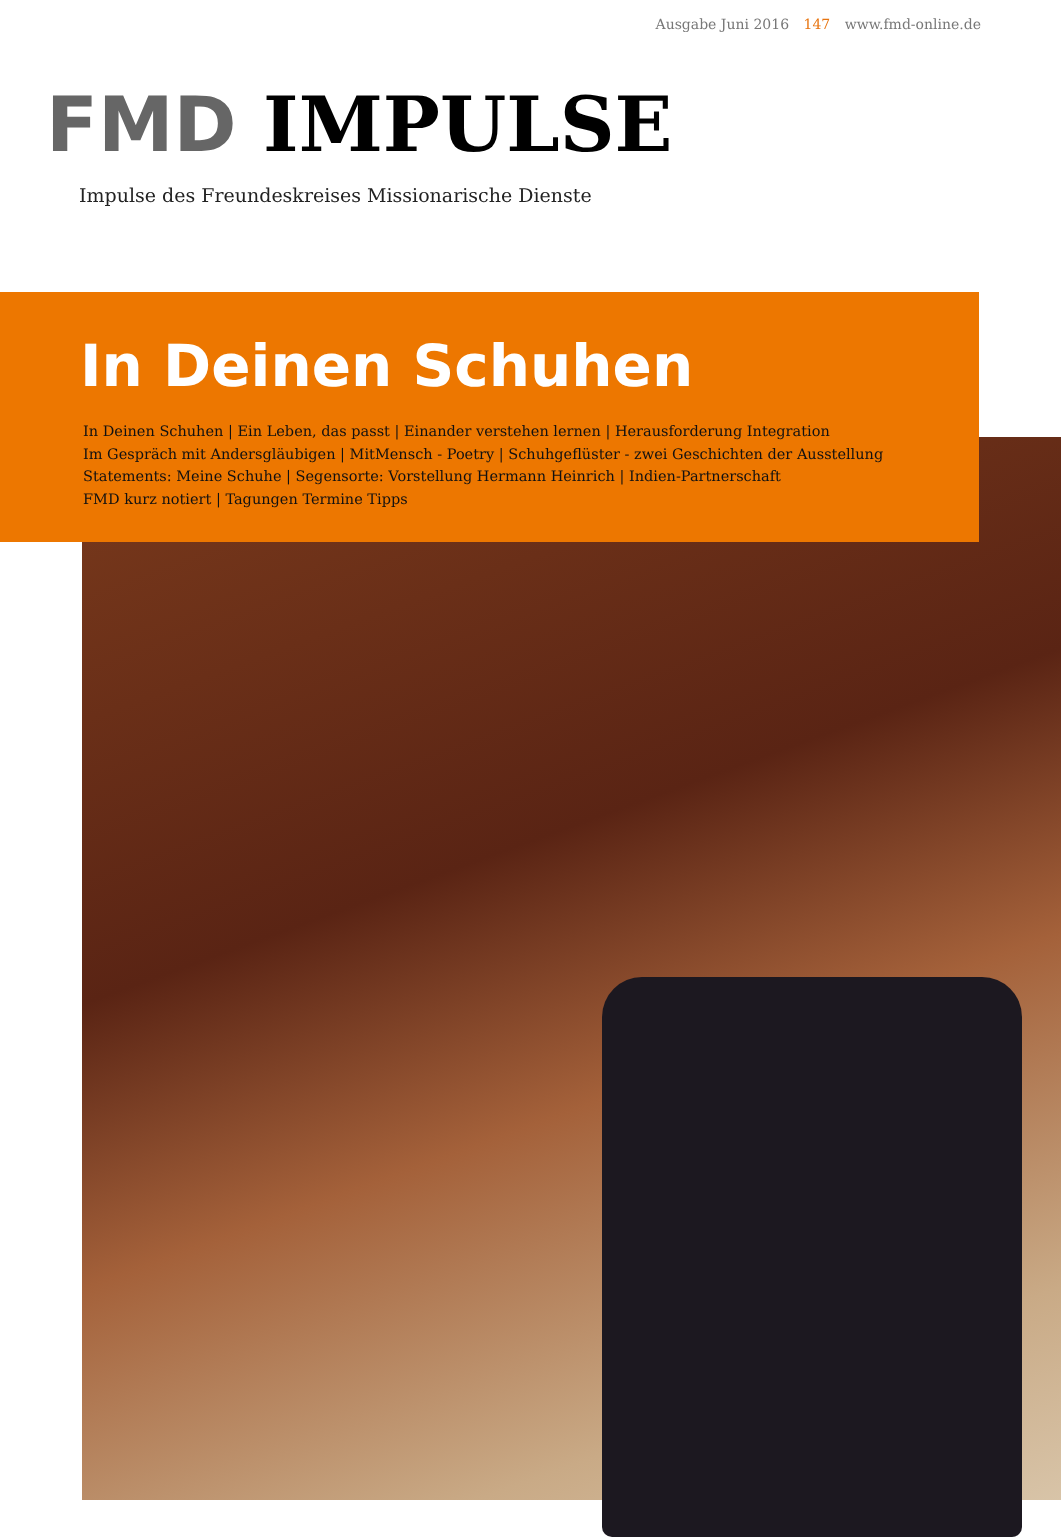Ausgabe Juni 2016 147 www.fmd-online.de
FMD IMPULSE
Impulse des Freundeskreises Missionarische Dienste
In Deinen Schuhen
In Deinen Schuhen | Ein Leben, das passt | Einander verstehen lernen | Herausforderung Integration
Im Gespräch mit Andersgläubigen | MitMensch - Poetry | Schuhgeflüster - zwei Geschichten der Ausstellung
Statements: Meine Schuhe | Segensorte: Vorstellung Hermann Heinrich | Indien-Partnerschaft
FMD kurz notiert | Tagungen Termine Tipps